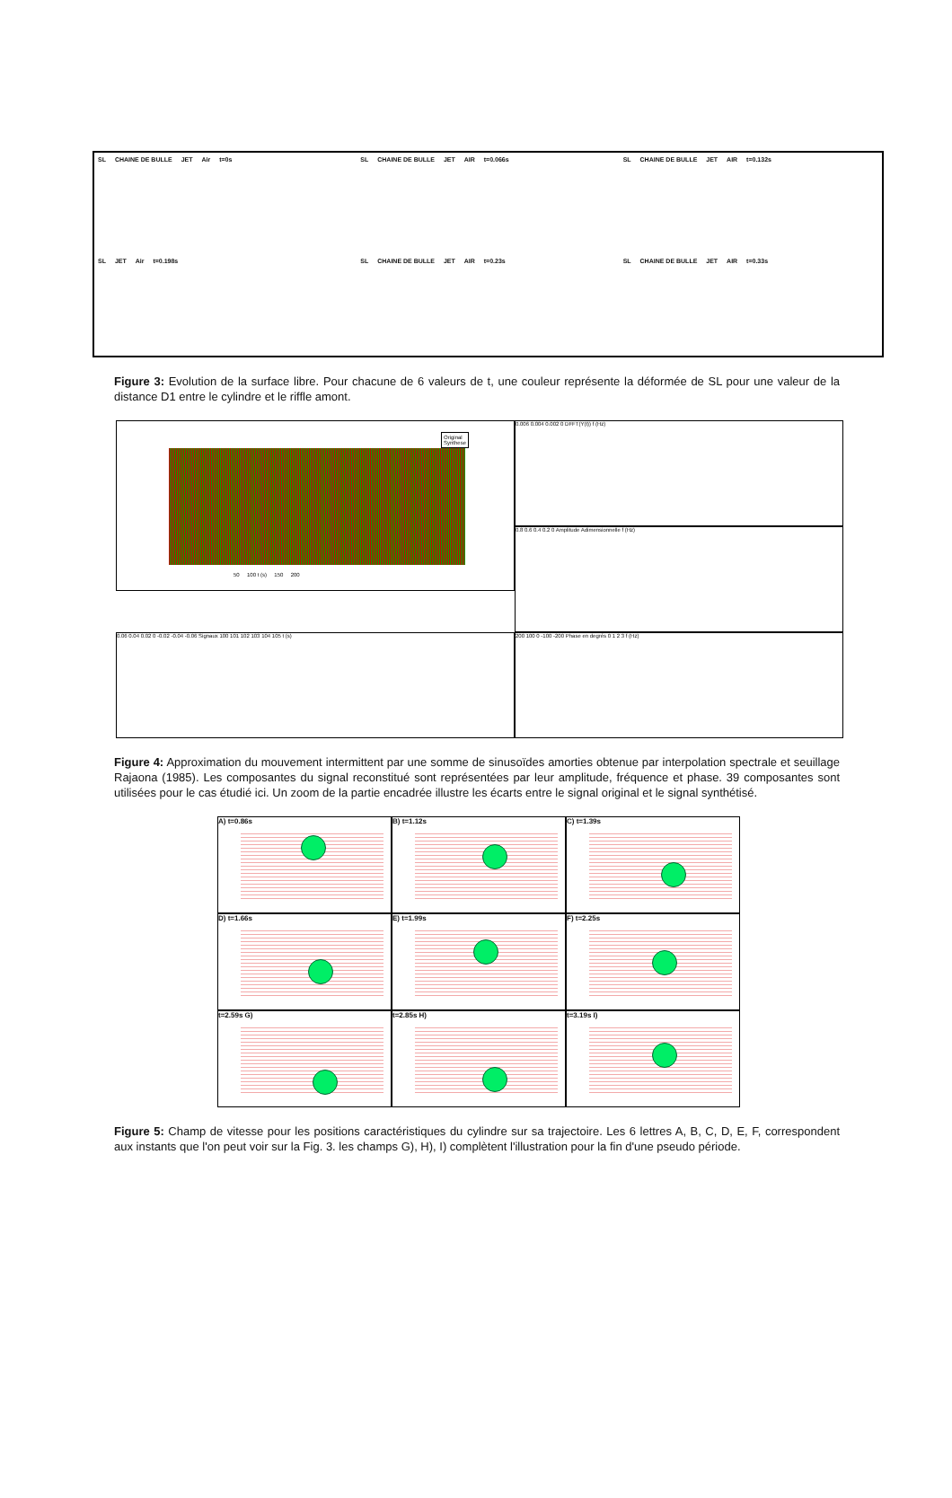SL CHAINE DE BULLE JET Air t=0s
SL CHAINE DE BULLE JET AIR t=0.066s
SL CHAINE DE BULLE JET AIR t=0.132s
SL JET Air t=0.198s
SL CHAINE DE BULLE JET AIR t=0.23s
SL CHAINE DE BULLE JET AIR t=0.33s
Figure 3: Evolution de la surface libre. Pour chacune de 6 valeurs de t, une couleur représente la déformée de SL pour une valeur de la distance D1 entre le cylindre et le riffle amont.
Original
Synthese
50 100 t (s) 150 200
0.006 0.004 0.002 0 DFFT(Y(t)) f (Hz)
0.8 0.6 0.4 0.2 0 Amplitude Adimensionnelle f (Hz)
0.06 0.04 0.02 0 -0.02 -0.04 -0.06 Signaux 100 101 102 103 104 105 t (s)
200 100 0 -100 -200 Phase en degrés 0 1 2 3 f (Hz)
Figure 4: Approximation du mouvement intermittent par une somme de sinusoïdes amorties obtenue par interpolation spectrale et seuillage Rajaona (1985). Les composantes du signal reconstitué sont représentées par leur amplitude, fréquence et phase. 39 composantes sont utilisées pour le cas étudié ici. Un zoom de la partie encadrée illustre les écarts entre le signal original et le signal synthétisé.
A) t=0.86s
B) t=1.12s
C) t=1.39s
D) t=1.66s
E) t=1.99s
F) t=2.25s
t=2.59s G)
t=2.85s H)
t=3.19s I)
Figure 5: Champ de vitesse pour les positions caractéristiques du cylindre sur sa trajectoire. Les 6 lettres A, B, C, D, E, F, correspondent aux instants que l'on peut voir sur la Fig. 3. les champs G), H), I) complètent l'illustration pour la fin d'une pseudo période.